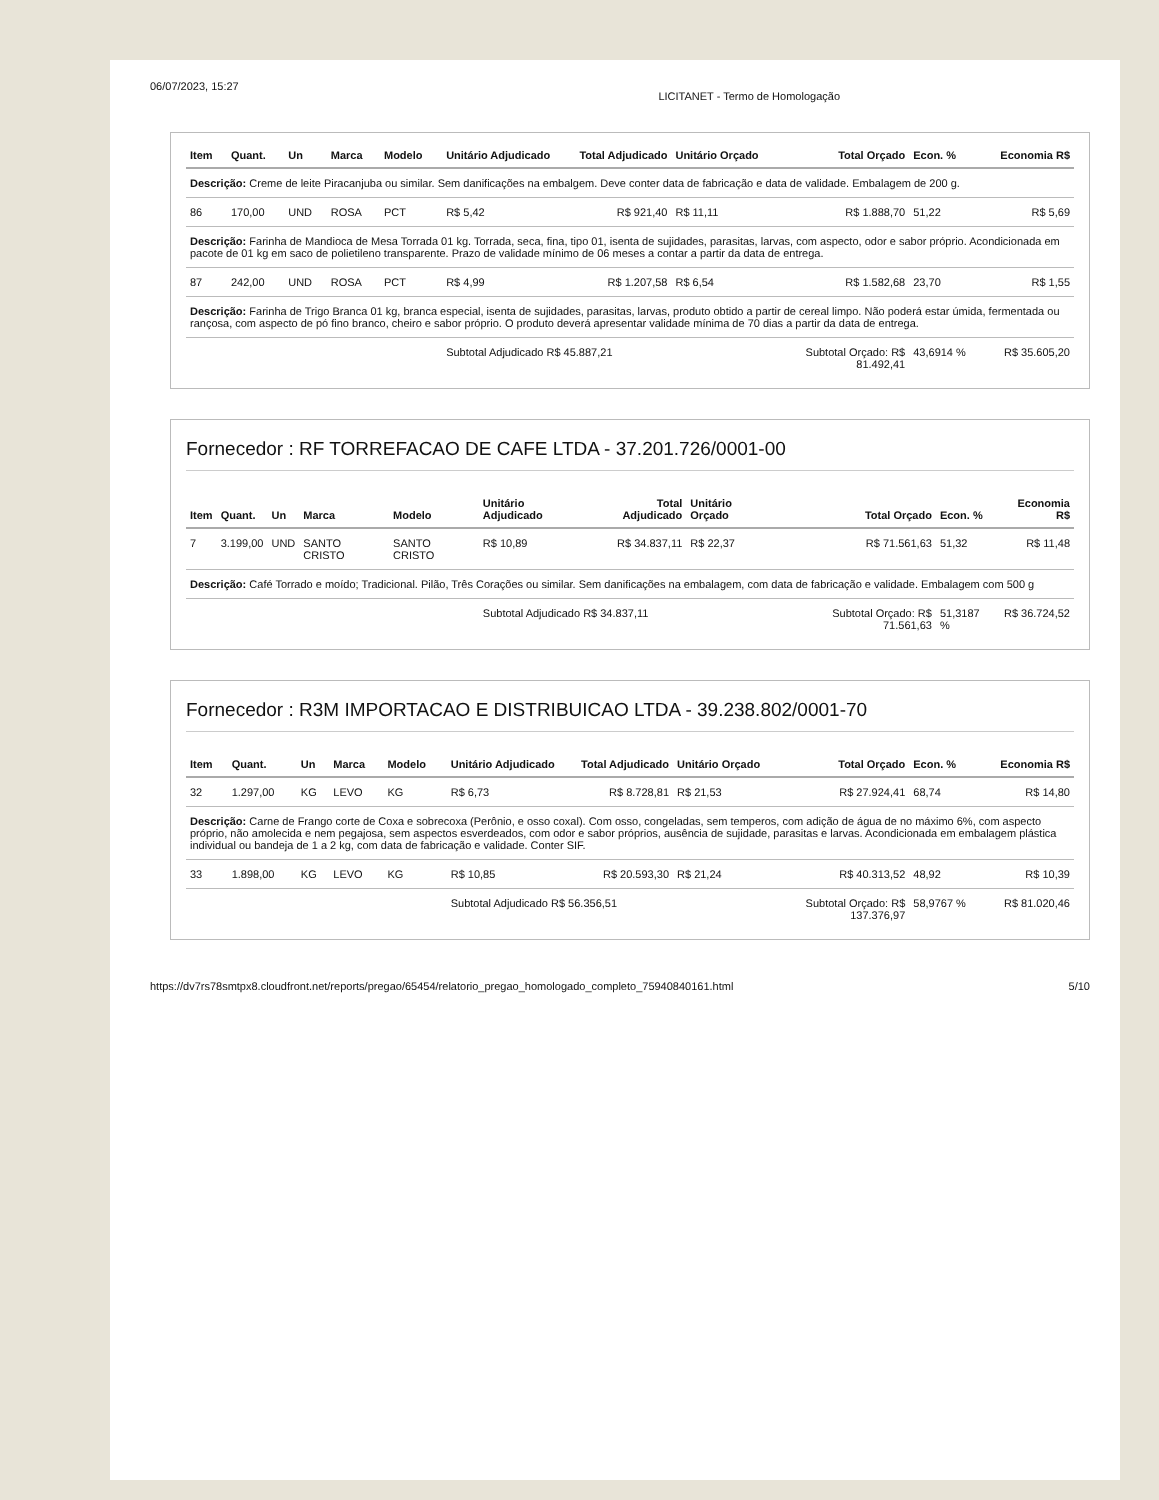06/07/2023, 15:27 LICITANET - Termo de Homologação
| Item | Quant. | Un | Marca | Modelo | Unitário Adjudicado | Total Adjudicado | Unitário Orçado | Total Orçado | Econ. % | Economia R$ |
| --- | --- | --- | --- | --- | --- | --- | --- | --- | --- | --- |
| Descrição: Creme de leite Piracanjuba ou similar. Sem danificações na embalgem. Deve conter data de fabricação e data de validade. Embalagem de 200 g. | | | | | | | | | | |
| 86 | 170,00 | UND | ROSA | PCT | R$ 5,42 | R$ 921,40 | R$ 11,11 | R$ 1.888,70 | 51,22 | R$ 5,69 |
| Descrição: Farinha de Mandioca de Mesa Torrada 01 kg. Torrada, seca, fina, tipo 01, isenta de sujidades, parasitas, larvas, com aspecto, odor e sabor próprio. Acondicionada em pacote de 01 kg em saco de polietileno transparente. Prazo de validade mínimo de 06 meses a contar a partir da data de entrega. | | | | | | | | | | |
| 87 | 242,00 | UND | ROSA | PCT | R$ 4,99 | R$ 1.207,58 | R$ 6,54 | R$ 1.582,68 | 23,70 | R$ 1,55 |
| Descrição: Farinha de Trigo Branca 01 kg, branca especial, isenta de sujidades, parasitas, larvas, produto obtido a partir de cereal limpo. Não poderá estar úmida, fermentada ou rançosa, com aspecto de pó fino branco, cheiro e sabor próprio. O produto deverá apresentar validade mínima de 70 dias a partir da data de entrega. | | | | | | | | | | |
| | | | | | Subtotal Adjudicado R$ 45.887,21 | | | Subtotal Orçado: R$ 81.492,41 | 43,6914 % | R$ 35.605,20 |
Fornecedor : RF TORREFACAO DE CAFE LTDA - 37.201.726/0001-00
| Item | Quant. | Un | Marca | Modelo | Unitário Adjudicado | Total Adjudicado | Unitário Orçado | Total Orçado | Econ. % | Economia R$ |
| --- | --- | --- | --- | --- | --- | --- | --- | --- | --- | --- |
| 7 | 3.199,00 | UND | SANTO CRISTO | SANTO CRISTO | R$ 10,89 | R$ 34.837,11 | R$ 22,37 | R$ 71.561,63 | 51,32 | R$ 11,48 |
| Descrição: Café Torrado e moído; Tradicional. Pilão, Três Corações ou similar. Sem danificações na embalagem, com data de fabricação e validade. Embalagem com 500 g | | | | | | | | | | |
| | | | | | Subtotal Adjudicado R$ 34.837,11 | | | Subtotal Orçado: R$ 71.561,63 | 51,3187 % | R$ 36.724,52 |
Fornecedor : R3M IMPORTACAO E DISTRIBUICAO LTDA - 39.238.802/0001-70
| Item | Quant. | Un | Marca | Modelo | Unitário Adjudicado | Total Adjudicado | Unitário Orçado | Total Orçado | Econ. % | Economia R$ |
| --- | --- | --- | --- | --- | --- | --- | --- | --- | --- | --- |
| 32 | 1.297,00 | KG | LEVO | KG | R$ 6,73 | R$ 8.728,81 | R$ 21,53 | R$ 27.924,41 | 68,74 | R$ 14,80 |
| Descrição: Carne de Frango corte de Coxa e sobrecoxa (Perônio, e osso coxal). Com osso, congeladas, sem temperos, com adição de água de no máximo 6%, com aspecto próprio, não amolecida e nem pegajosa, sem aspectos esverdeados, com odor e sabor próprios, ausência de sujidade, parasitas e larvas. Acondicionada em embalagem plástica individual ou bandeja de 1 a 2 kg, com data de fabricação e validade. Conter SIF. | | | | | | | | | | |
| 33 | 1.898,00 | KG | LEVO | KG | R$ 10,85 | R$ 20.593,30 | R$ 21,24 | R$ 40.313,52 | 48,92 | R$ 10,39 |
| | | | | | Subtotal Adjudicado R$ 56.356,51 | | | Subtotal Orçado: R$ 137.376,97 | 58,9767 % | R$ 81.020,46 |
https://dv7rs78smtpx8.cloudfront.net/reports/pregao/65454/relatorio_pregao_homologado_completo_75940840161.html 5/10